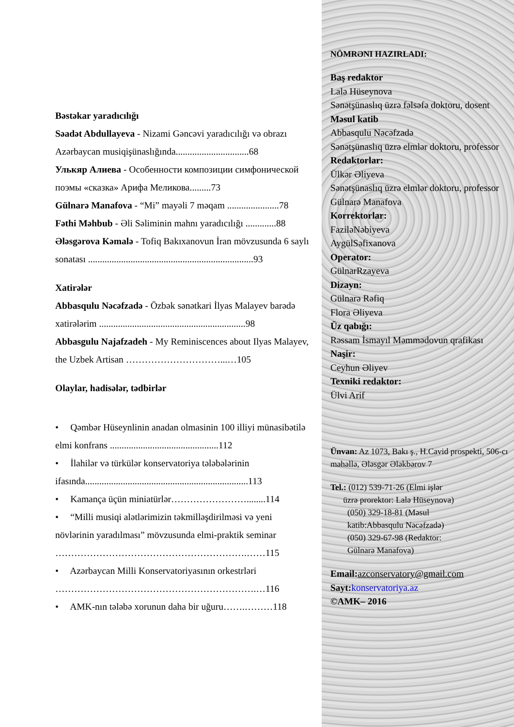Bəstəkar yaradıcılığı
Səadət Abdullayeva - Nizami Gəncəvi yaradıcılığı və obrazı Azərbaycan musiqişünaslığında...............................68
Улькяр Алиева - Особенности композиции симфонической поэмы «сказка» Арифа Меликова.........73
Gülnarə Manafova - “Mi” mayəli 7 məqam ......................78
Fəthi Məhbub - Əli Səliminin mahnı yaradıcılığı .............88
Ələsgərova Kəmalə - Tofiq Bakıxanovun İran mövzusunda 6 saylı sonatası ......................................................................93
Xatirələr
Abbasqulu Nəcəfzadə - Özbək sənətkari İlyas Malayev barədə xatirələrim ..............................................................98
Abbasgulu Najafzadeh - My Reminiscences about Ilyas Malayev, the Uzbek Artisan …………………………...…105
Olaylar, hadisələr, tədbirlər
• Qəmbər Hüseynlinin anadan olmasinin 100 illiyi münasibətilə elmi konfrans ..............................................112
• İlahilər və türkülər konservatoriya tələbələrinin ifasında.....................................................................113
• Kamança üçün miniatürlər……………………........114
• “Milli musiqi alətlərimizin təkmilləşdirilməsi və yeni növlərinin yaradılması” mövzusunda elmi-praktik seminar …………………………………………………….……115
• Azərbaycan Milli Konservatoriyasının orkestrləri ……………………………………………………….…116
• AMK-nın tələbə xorunun daha bir uğuru…….………118
NÖMRƏNI HAZIRLADI:
Baş redaktor
Lalə Hüseynova
Sənətşünaslıq üzrə fəlsəfə doktoru, dosent
Məsul katib
Abbasqulu Nəcəfzadə
Sənətşünaslıq üzrə elmlər doktoru, professor
Redaktorlar:
Ülkər Əliyeva
Sənətşünaslıq üzrə elmlər doktoru, professor
Gülnarə Manafova
Korrektorlar:
FaziləNəbiyeva
AygülSəfixanova
Operator:
GülnarRzayeva
Dizayn:
Gülnarə Rəfiq
Flora Əliyeva
Üz qabığı:
Rəssam İsmayıl Məmmədovun qrafikası
Naşir:
Ceyhun Əliyev
Texniki redaktor:
Ülvi Arif
Ünvan: Az 1073, Bakı ş., H.Cavid prospekti, 506-cı məhəllə, Ələsgər Ələkbərov 7
Tel.: (012) 539-71-26 (Elmi işlər
üzrə prorektor: Lalə Hüseynova)
(050) 329-18-81 (Məsul
katib:Abbasqulu Nəcəfzadə)
(050) 329-67-98 (Redaktor:
Gülnarə Manafova)
Email: azconservatory@gmail.com
Sayt: konservatoriya.az
©AMK– 2016